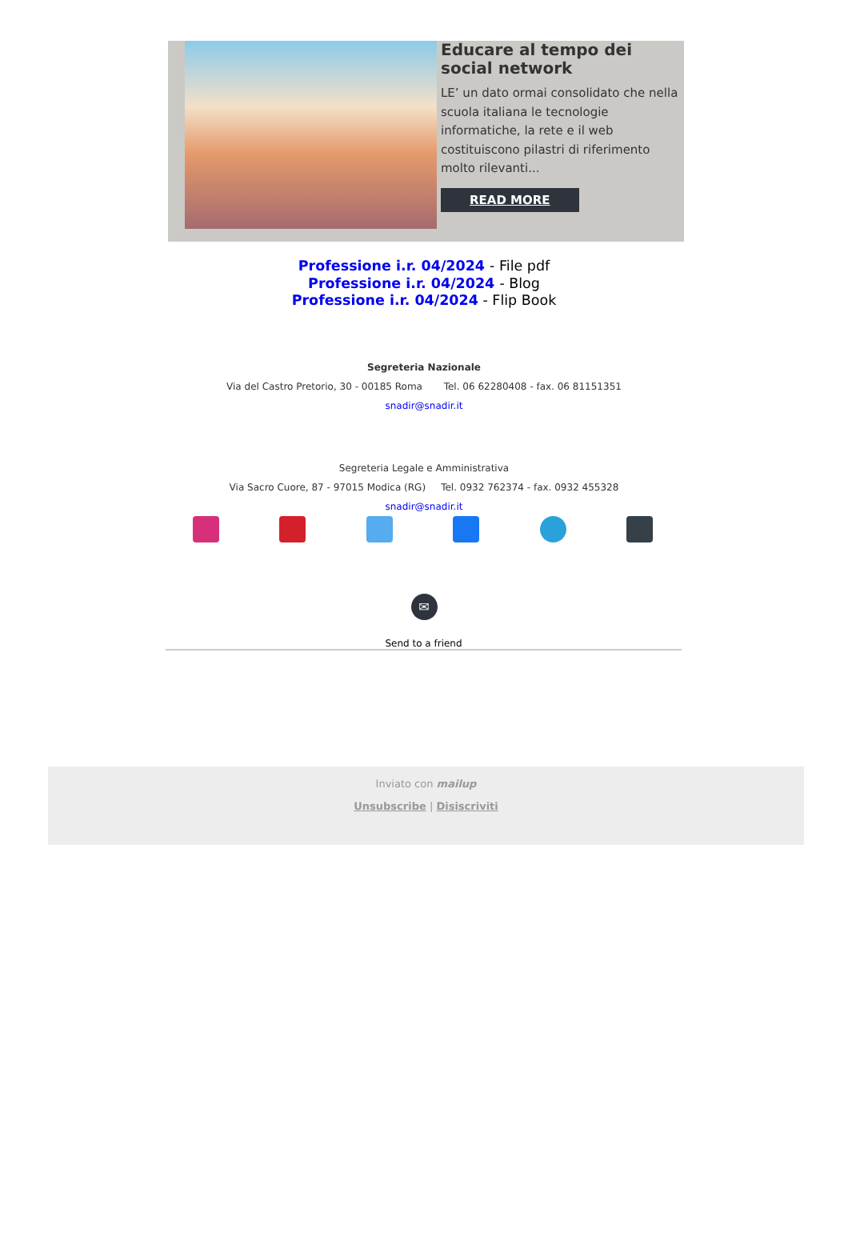Educare al tempo dei social network
LE’ un dato ormai consolidato che nella scuola italiana le tecnologie informatiche, la rete e il web costituiscono pilastri di riferimento molto rilevanti...
READ MORE
Professione i.r. 04/2024 - File pdf
Professione i.r. 04/2024 - Blog
Professione i.r. 04/2024 - Flip Book
Segreteria Nazionale
Via del Castro Pretorio, 30 - 00185 Roma Tel. 06 62280408 - fax. 06 81151351
snadir@snadir.it
Segreteria Legale e Amministrativa
Via Sacro Cuore, 87 - 97015 Modica (RG) Tel. 0932 762374 - fax. 0932 455328
snadir@snadir.it
✉
Send to a friend
Inviato con mailup
Unsubscribe | Disiscriviti